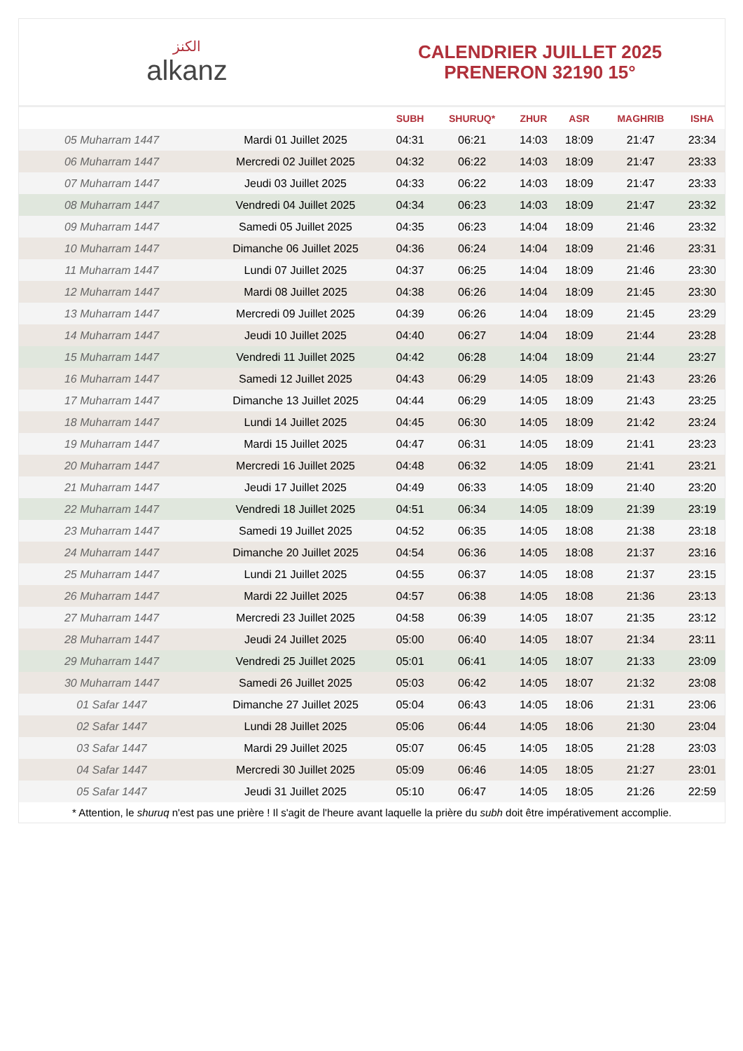الكنز
alkanz
CALENDRIER JUILLET 2025
PRENERON 32190 15°
| | | SUBH | SHURUQ* | ZHUR | ASR | MAGHRIB | ISHA |
| --- | --- | --- | --- | --- | --- | --- | --- |
| 05 Muharram 1447 | Mardi 01 Juillet 2025 | 04:31 | 06:21 | 14:03 | 18:09 | 21:47 | 23:34 |
| 06 Muharram 1447 | Mercredi 02 Juillet 2025 | 04:32 | 06:22 | 14:03 | 18:09 | 21:47 | 23:33 |
| 07 Muharram 1447 | Jeudi 03 Juillet 2025 | 04:33 | 06:22 | 14:03 | 18:09 | 21:47 | 23:33 |
| 08 Muharram 1447 | Vendredi 04 Juillet 2025 | 04:34 | 06:23 | 14:03 | 18:09 | 21:47 | 23:32 |
| 09 Muharram 1447 | Samedi 05 Juillet 2025 | 04:35 | 06:23 | 14:04 | 18:09 | 21:46 | 23:32 |
| 10 Muharram 1447 | Dimanche 06 Juillet 2025 | 04:36 | 06:24 | 14:04 | 18:09 | 21:46 | 23:31 |
| 11 Muharram 1447 | Lundi 07 Juillet 2025 | 04:37 | 06:25 | 14:04 | 18:09 | 21:46 | 23:30 |
| 12 Muharram 1447 | Mardi 08 Juillet 2025 | 04:38 | 06:26 | 14:04 | 18:09 | 21:45 | 23:30 |
| 13 Muharram 1447 | Mercredi 09 Juillet 2025 | 04:39 | 06:26 | 14:04 | 18:09 | 21:45 | 23:29 |
| 14 Muharram 1447 | Jeudi 10 Juillet 2025 | 04:40 | 06:27 | 14:04 | 18:09 | 21:44 | 23:28 |
| 15 Muharram 1447 | Vendredi 11 Juillet 2025 | 04:42 | 06:28 | 14:04 | 18:09 | 21:44 | 23:27 |
| 16 Muharram 1447 | Samedi 12 Juillet 2025 | 04:43 | 06:29 | 14:05 | 18:09 | 21:43 | 23:26 |
| 17 Muharram 1447 | Dimanche 13 Juillet 2025 | 04:44 | 06:29 | 14:05 | 18:09 | 21:43 | 23:25 |
| 18 Muharram 1447 | Lundi 14 Juillet 2025 | 04:45 | 06:30 | 14:05 | 18:09 | 21:42 | 23:24 |
| 19 Muharram 1447 | Mardi 15 Juillet 2025 | 04:47 | 06:31 | 14:05 | 18:09 | 21:41 | 23:23 |
| 20 Muharram 1447 | Mercredi 16 Juillet 2025 | 04:48 | 06:32 | 14:05 | 18:09 | 21:41 | 23:21 |
| 21 Muharram 1447 | Jeudi 17 Juillet 2025 | 04:49 | 06:33 | 14:05 | 18:09 | 21:40 | 23:20 |
| 22 Muharram 1447 | Vendredi 18 Juillet 2025 | 04:51 | 06:34 | 14:05 | 18:09 | 21:39 | 23:19 |
| 23 Muharram 1447 | Samedi 19 Juillet 2025 | 04:52 | 06:35 | 14:05 | 18:08 | 21:38 | 23:18 |
| 24 Muharram 1447 | Dimanche 20 Juillet 2025 | 04:54 | 06:36 | 14:05 | 18:08 | 21:37 | 23:16 |
| 25 Muharram 1447 | Lundi 21 Juillet 2025 | 04:55 | 06:37 | 14:05 | 18:08 | 21:37 | 23:15 |
| 26 Muharram 1447 | Mardi 22 Juillet 2025 | 04:57 | 06:38 | 14:05 | 18:08 | 21:36 | 23:13 |
| 27 Muharram 1447 | Mercredi 23 Juillet 2025 | 04:58 | 06:39 | 14:05 | 18:07 | 21:35 | 23:12 |
| 28 Muharram 1447 | Jeudi 24 Juillet 2025 | 05:00 | 06:40 | 14:05 | 18:07 | 21:34 | 23:11 |
| 29 Muharram 1447 | Vendredi 25 Juillet 2025 | 05:01 | 06:41 | 14:05 | 18:07 | 21:33 | 23:09 |
| 30 Muharram 1447 | Samedi 26 Juillet 2025 | 05:03 | 06:42 | 14:05 | 18:07 | 21:32 | 23:08 |
| 01 Safar 1447 | Dimanche 27 Juillet 2025 | 05:04 | 06:43 | 14:05 | 18:06 | 21:31 | 23:06 |
| 02 Safar 1447 | Lundi 28 Juillet 2025 | 05:06 | 06:44 | 14:05 | 18:06 | 21:30 | 23:04 |
| 03 Safar 1447 | Mardi 29 Juillet 2025 | 05:07 | 06:45 | 14:05 | 18:05 | 21:28 | 23:03 |
| 04 Safar 1447 | Mercredi 30 Juillet 2025 | 05:09 | 06:46 | 14:05 | 18:05 | 21:27 | 23:01 |
| 05 Safar 1447 | Jeudi 31 Juillet 2025 | 05:10 | 06:47 | 14:05 | 18:05 | 21:26 | 22:59 |
* Attention, le shuruq n'est pas une prière ! Il s'agit de l'heure avant laquelle la prière du subh doit être impérativement accomplie.